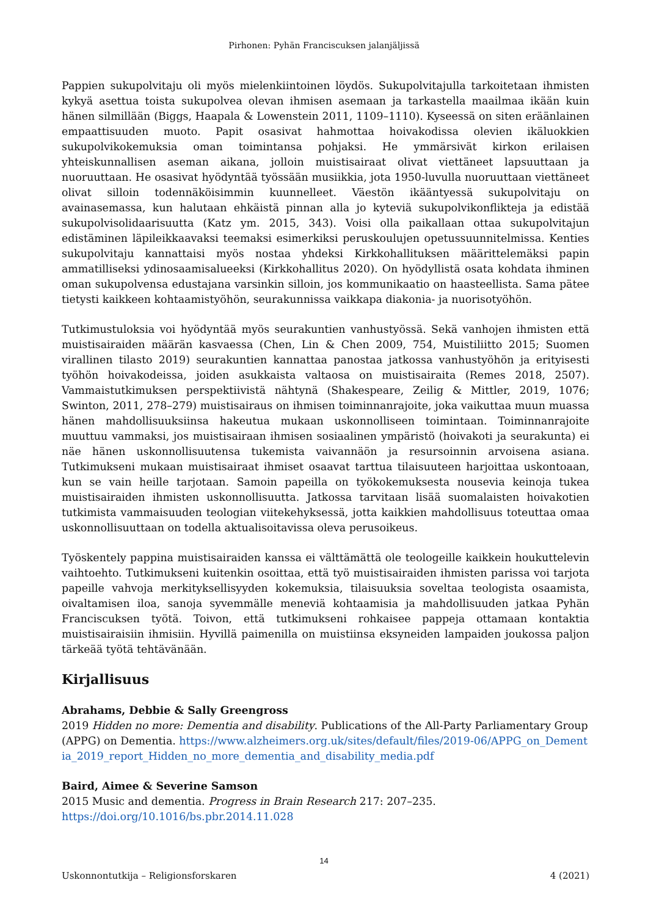Pirhonen: Pyhän Franciscuksen jalanjäljissä
Pappien sukupolvitaju oli myös mielenkiintoinen löydös. Sukupolvitajulla tarkoitetaan ihmisten kykyä asettua toista sukupolvea olevan ihmisen asemaan ja tarkastella maailmaa ikään kuin hänen silmillään (Biggs, Haapala & Lowenstein 2011, 1109–1110). Kyseessä on siten eräänlainen empaattisuuden muoto. Papit osasivat hahmottaa hoivakodissa olevien ikäluokkien sukupolvikokemuksia oman toimintansa pohjaksi. He ymmärsivät kirkon erilaisen yhteiskunnallisen aseman aikana, jolloin muistisairaat olivat viettäneet lapsuuttaan ja nuoruuttaan. He osasivat hyödyntää työssään musiikkia, jota 1950-luvulla nuoruuttaan viettäneet olivat silloin todennäköisimmin kuunnelleet. Väestön ikääntyessä sukupolvitaju on avainasemassa, kun halutaan ehkäistä pinnan alla jo kyteviä sukupolvikonflikteja ja edistää sukupolvisolidaarisuutta (Katz ym. 2015, 343). Voisi olla paikallaan ottaa sukupolvitajun edistäminen läpileikkaavaksi teemaksi esimerkiksi peruskoulujen opetussuunnitelmissa. Kenties sukupolvitaju kannattaisi myös nostaa yhdeksi Kirkkohallituksen määrittelemäksi papin ammatilliseksi ydinosaamisalueeksi (Kirkkohallitus 2020). On hyödyllistä osata kohdata ihminen oman sukupolvensa edustajana varsinkin silloin, jos kommunikaatio on haasteellista. Sama pätee tietysti kaikkeen kohtaamistyöhön, seurakunnissa vaikkapa diakonia- ja nuorisotyöhön.
Tutkimustuloksia voi hyödyntää myös seurakuntien vanhustyössä. Sekä vanhojen ihmisten että muistisairaiden määrän kasvaessa (Chen, Lin & Chen 2009, 754, Muistiliitto 2015; Suomen virallinen tilasto 2019) seurakuntien kannattaa panostaa jatkossa vanhustyöhön ja erityisesti työhön hoivakodeissa, joiden asukkaista valtaosa on muistisairaita (Remes 2018, 2507). Vammaistutkimuksen perspektiivistä nähtynä (Shakespeare, Zeilig & Mittler, 2019, 1076; Swinton, 2011, 278–279) muistisairaus on ihmisen toiminnanrajoite, joka vaikuttaa muun muassa hänen mahdollisuuksiinsa hakeutua mukaan uskonnolliseen toimintaan. Toiminnanrajoite muuttuu vammaksi, jos muistisairaan ihmisen sosiaalinen ympäristö (hoivakoti ja seurakunta) ei näe hänen uskonnollisuutensa tukemista vaivannäön ja resursoinnin arvoisena asiana. Tutkimukseni mukaan muistisairaat ihmiset osaavat tarttua tilaisuuteen harjoittaa uskontoaan, kun se vain heille tarjotaan. Samoin papeilla on työkokemuksesta nousevia keinoja tukea muistisairaiden ihmisten uskonnollisuutta. Jatkossa tarvitaan lisää suomalaisten hoivakotien tutkimista vammaisuuden teologian viitekehyksessä, jotta kaikkien mahdollisuus toteuttaa omaa uskonnollisuuttaan on todella aktualisoitavissa oleva perusoikeus.
Työskentely pappina muistisairaiden kanssa ei välttämättä ole teologeille kaikkein houkuttelevin vaihtoehto. Tutkimukseni kuitenkin osoittaa, että työ muistisairaiden ihmisten parissa voi tarjota papeille vahvoja merkityksellisyyden kokemuksia, tilaisuuksia soveltaa teologista osaamista, oivaltamisen iloa, sanoja syvemmälle meneviä kohtaamisia ja mahdollisuuden jatkaa Pyhän Franciscuksen työtä. Toivon, että tutkimukseni rohkaisee pappeja ottamaan kontaktia muistisairaisiin ihmisiin. Hyvillä paimenilla on muistiinsa eksyneiden lampaiden joukossa paljon tärkeää työtä tehtävänään.
Kirjallisuus
Abrahams, Debbie & Sally Greengross
2019 Hidden no more: Dementia and disability. Publications of the All-Party Parliamentary Group (APPG) on Dementia. https://www.alzheimers.org.uk/sites/default/files/2019-06/APPG_on_Dementia_2019_report_Hidden_no_more_dementia_and_disability_media.pdf
Baird, Aimee & Severine Samson
2015 Music and dementia. Progress in Brain Research 217: 207–235.
https://doi.org/10.1016/bs.pbr.2014.11.028
14
Uskonnontutkija – Religionsforskaren 4 (2021)